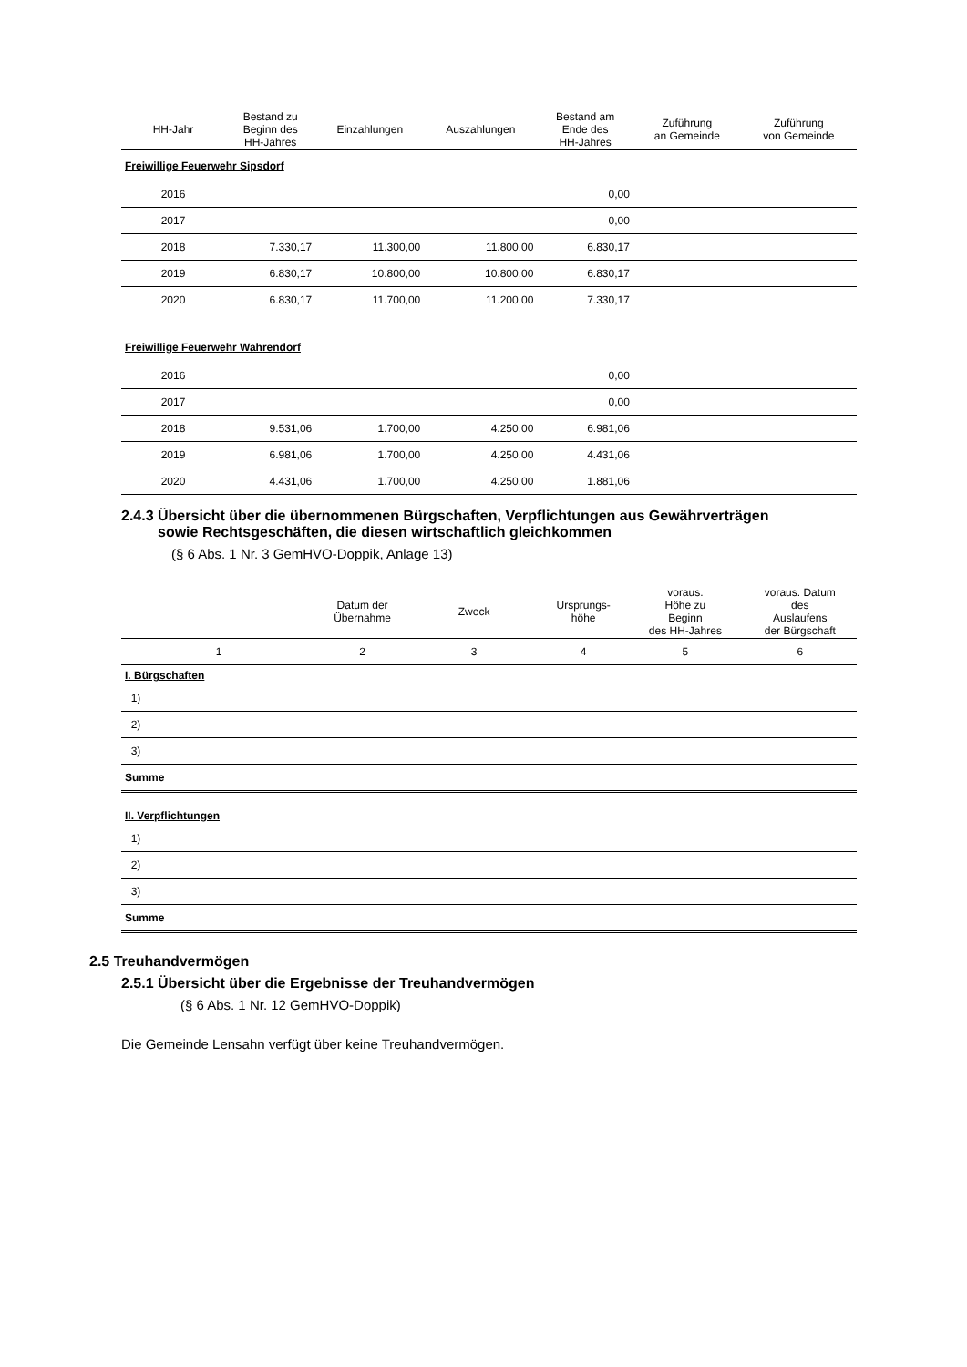| HH-Jahr | Bestand zu Beginn des HH-Jahres | Einzahlungen | Auszahlungen | Bestand am Ende des HH-Jahres | Zuführung an Gemeinde | Zuführung von Gemeinde |
| --- | --- | --- | --- | --- | --- | --- |
| Freiwillige Feuerwehr Sipsdorf | | | | | | |
| 2016 | | | | 0,00 | | |
| 2017 | | | | 0,00 | | |
| 2018 | 7.330,17 | 11.300,00 | 11.800,00 | 6.830,17 | | |
| 2019 | 6.830,17 | 10.800,00 | 10.800,00 | 6.830,17 | | |
| 2020 | 6.830,17 | 11.700,00 | 11.200,00 | 7.330,17 | | |
| Freiwillige Feuerwehr Wahrendorf | | | | | | |
| 2016 | | | | 0,00 | | |
| 2017 | | | | 0,00 | | |
| 2018 | 9.531,06 | 1.700,00 | 4.250,00 | 6.981,06 | | |
| 2019 | 6.981,06 | 1.700,00 | 4.250,00 | 4.431,06 | | |
| 2020 | 4.431,06 | 1.700,00 | 4.250,00 | 1.881,06 | | |
2.4.3 Übersicht über die übernommenen Bürgschaften, Verpflichtungen aus Gewährverträgen
sowie Rechtsgeschäften, die diesen wirtschaftlich gleichkommen
(§ 6 Abs. 1 Nr. 3 GemHVO-Doppik, Anlage 13)
| | Datum der Übernahme | Zweck | Ursprungs- höhe | voraus. Höhe zu Beginn des HH-Jahres | voraus. Datum des Auslaufens der Bürgschaft |
| --- | --- | --- | --- | --- | --- |
| 1 | 2 | 3 | 4 | 5 | 6 |
| I. Bürgschaften | | | | | |
| 1) | | | | | |
| 2) | | | | | |
| 3) | | | | | |
| Summe | | | | | |
| II. Verpflichtungen | | | | | |
| 1) | | | | | |
| 2) | | | | | |
| 3) | | | | | |
| Summe | | | | | |
2.5 Treuhandvermögen
2.5.1 Übersicht über die Ergebnisse der Treuhandvermögen
(§ 6 Abs. 1 Nr. 12 GemHVO-Doppik)
Die Gemeinde Lensahn verfügt über keine Treuhandvermögen.